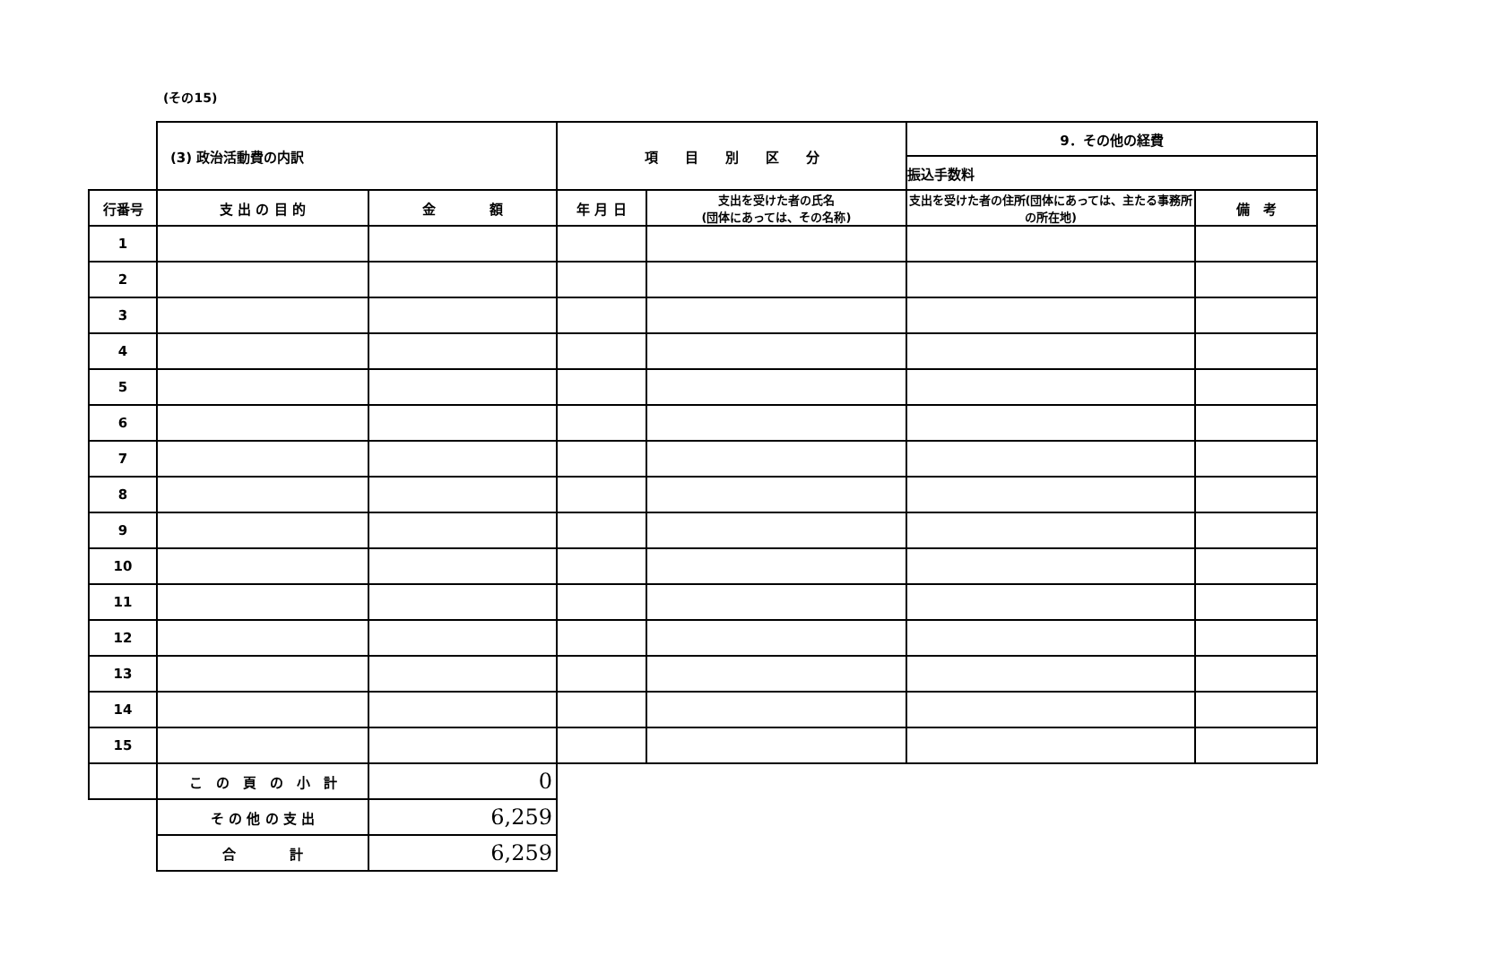(その15)
| | (3) 政治活動費の内訳 | | 項 目 別 区 分 | | 9．その他の経費 | |
| | | | | | 振込手数料 | |
| 行番号 | 支 出 の 目 的 | 金 額 | 年 月 日 | 支出を受けた者の氏名 (団体にあっては、その名称) | 支出を受けた者の住所(団体にあっては、主たる事務所の所在地) | 備 考 |
| 1 | | | | | | |
| 2 | | | | | | |
| 3 | | | | | | |
| 4 | | | | | | |
| 5 | | | | | | |
| 6 | | | | | | |
| 7 | | | | | | |
| 8 | | | | | | |
| 9 | | | | | | |
| 10 | | | | | | |
| 11 | | | | | | |
| 12 | | | | | | |
| 13 | | | | | | |
| 14 | | | | | | |
| 15 | | | | | | |
| | こ の 頁 の 小 計 | 0 | | | | |
| | そ の 他 の 支 出 | 6,259 | | | | |
| | 合 計 | 6,259 | | | | |